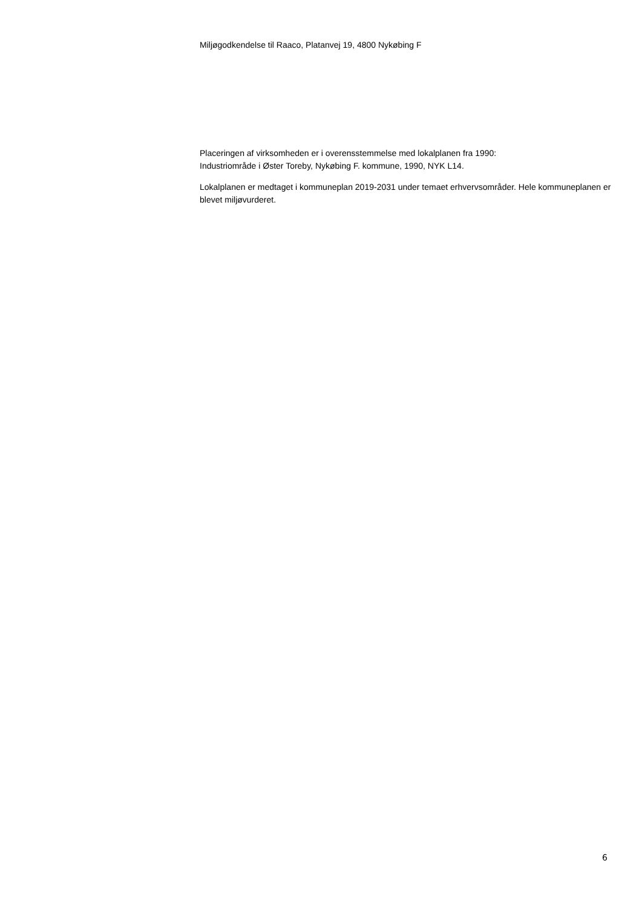Miljøgodkendelse til Raaco, Platanvej 19, 4800 Nykøbing F
Placeringen af virksomheden er i overensstemmelse med lokalplanen fra 1990:
Industriområde i Øster Toreby, Nykøbing F. kommune, 1990, NYK L14.
Lokalplanen er medtaget i kommuneplan 2019-2031 under temaet erhvervsområder. Hele kommuneplanen er blevet miljøvurderet.
6